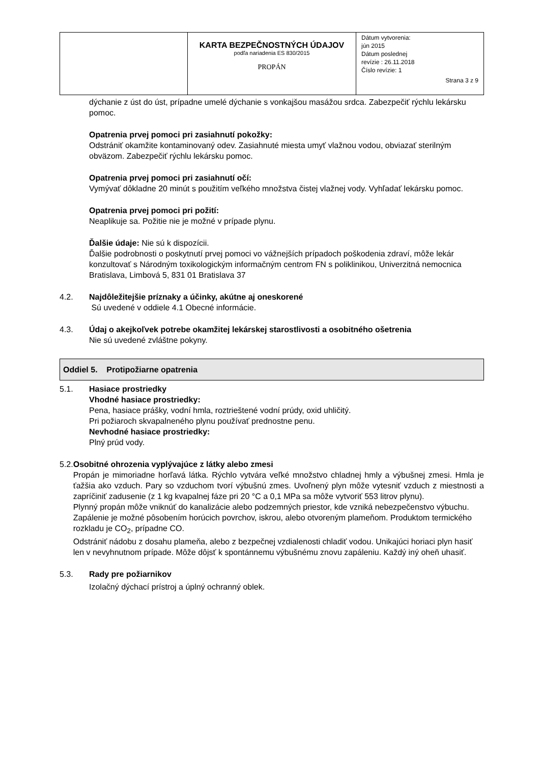| | KARTA BEZPEČNOSTNÝCH ÚDAJOV podľa nariadenia ES 830/2015 PROPÁN | Dátum vytvorenia: jún 2015 Dátum poslednej revízie : 26.11.2018 Číslo revízie: 1 Strana 3 z 9 |
dýchanie z úst do úst, prípadne umelé dýchanie s vonkajšou masážou srdca. Zabezpečiť rýchlu lekársku pomoc.
Opatrenia prvej pomoci pri zasiahnutí pokožky:
Odstrániť okamžite kontaminovaný odev. Zasiahnuté miesta umyť vlažnou vodou, obviazať sterilným obväzom. Zabezpečiť rýchlu lekársku pomoc.
Opatrenia prvej pomoci pri zasiahnutí očí:
Vymývať dôkladne 20 minút s použitím veľkého množstva čistej vlažnej vody. Vyhľadať lekársku pomoc.
Opatrenia prvej pomoci pri požití:
Neaplikuje sa. Požitie nie je možné v prípade plynu.
Ďalšie údaje: Nie sú k dispozícii.
Ďalšie podrobnosti o poskytnutí prvej pomoci vo vážnejších prípadoch poškodenia zdraví, môže lekár konzultovať s Národným toxikologickým informačným centrom FN s poliklinikou, Univerzitná nemocnica Bratislava, Limbová 5, 831 01 Bratislava 37
4.2. Najdôležitejšie príznaky a účinky, akútne aj oneskorené
Sú uvedené v oddiele 4.1 Obecné informácie.
4.3. Údaj o akejkoľvek potrebe okamžitej lekárskej starostlivosti a osobitného ošetrenia
Nie sú uvedené zvláštne pokyny.
Oddiel 5. Protipožiarne opatrenia
5.1. Hasiace prostriedky
Vhodné hasiace prostriedky:
Pena, hasiace prášky, vodní hmla, roztrieštené vodní prúdy, oxid uhličitý.
Pri požiaroch skvapalneného plynu používať prednostne penu.
Nevhodné hasiace prostriedky:
Plný prúd vody.
5.2. Osobitné ohrozenia vyplývajúce z látky alebo zmesi
Propán je mimoriadne horľavá látka. Rýchlo vytvára veľké množstvo chladnej hmly a výbušnej zmesi. Hmla je ťažšia ako vzduch. Pary so vzduchom tvorí výbušnú zmes. Uvoľnený plyn môže vytesniť vzduch z miestnosti a zapríčiniť zadusenie (z 1 kg kvapalnej fáze pri 20 °C a 0,1 MPa sa môže vytvoriť 553 litrov plynu).
Plynný propán môže vniknúť do kanalizácie alebo podzemných priestor, kde vzniká nebezpečenstvo výbuchu. Zapálenie je možné pôsobením horúcich povrchov, iskrou, alebo otvoreným plameňom. Produktom termického rozkladu je CO<sub>2</sub>, prípadne CO.
Odstrániť nádobu z dosahu plameňa, alebo z bezpečnej vzdialenosti chladiť vodou. Unikajúci horiaci plyn hasiť len v nevyhnutnom prípade. Môže dôjsť k spontánnemu výbušnému znovu zapáleniu. Každý iný oheň uhasiť.
5.3. Rady pre požiarnikov
Izolačný dýchací prístroj a úplný ochranný oblek.